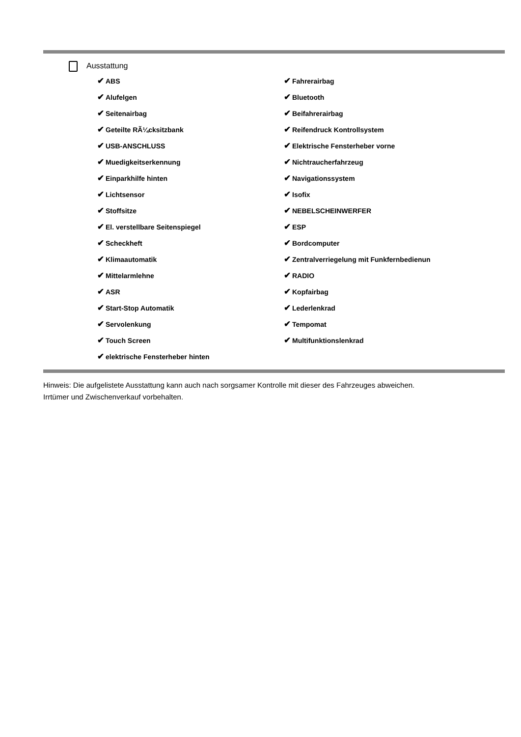Ausstattung
✔ ABS
✔ Alufelgen
✔ Seitenairbag
✔ Geteilte RÃ¼cksitzbank
✔ USB-ANSCHLUSS
✔ Muedigkeitserkennung
✔ Einparkhilfe hinten
✔ Lichtsensor
✔ Stoffsitze
✔ El. verstellbare Seitenspiegel
✔ Scheckheft
✔ Klimaautomatik
✔ Mittelarmlehne
✔ ASR
✔ Start-Stop Automatik
✔ Servolenkung
✔ Touch Screen
✔ elektrische Fensterheber hinten
✔ Fahrerairbag
✔ Bluetooth
✔ Beifahrerairbag
✔ Reifendruck Kontrollsystem
✔ Elektrische Fensterheber vorne
✔ Nichtraucherfahrzeug
✔ Navigationssystem
✔ Isofix
✔ NEBELSCHEINWERFER
✔ ESP
✔ Bordcomputer
✔ Zentralverriegelung mit Funkfernbedienun
✔ RADIO
✔ Kopfairbag
✔ Lederlenkrad
✔ Tempomat
✔ Multifunktionslenkrad
Hinweis: Die aufgelistete Ausstattung kann auch nach sorgsamer Kontrolle mit dieser des Fahrzeuges abweichen. Irrtümer und Zwischenverkauf vorbehalten.